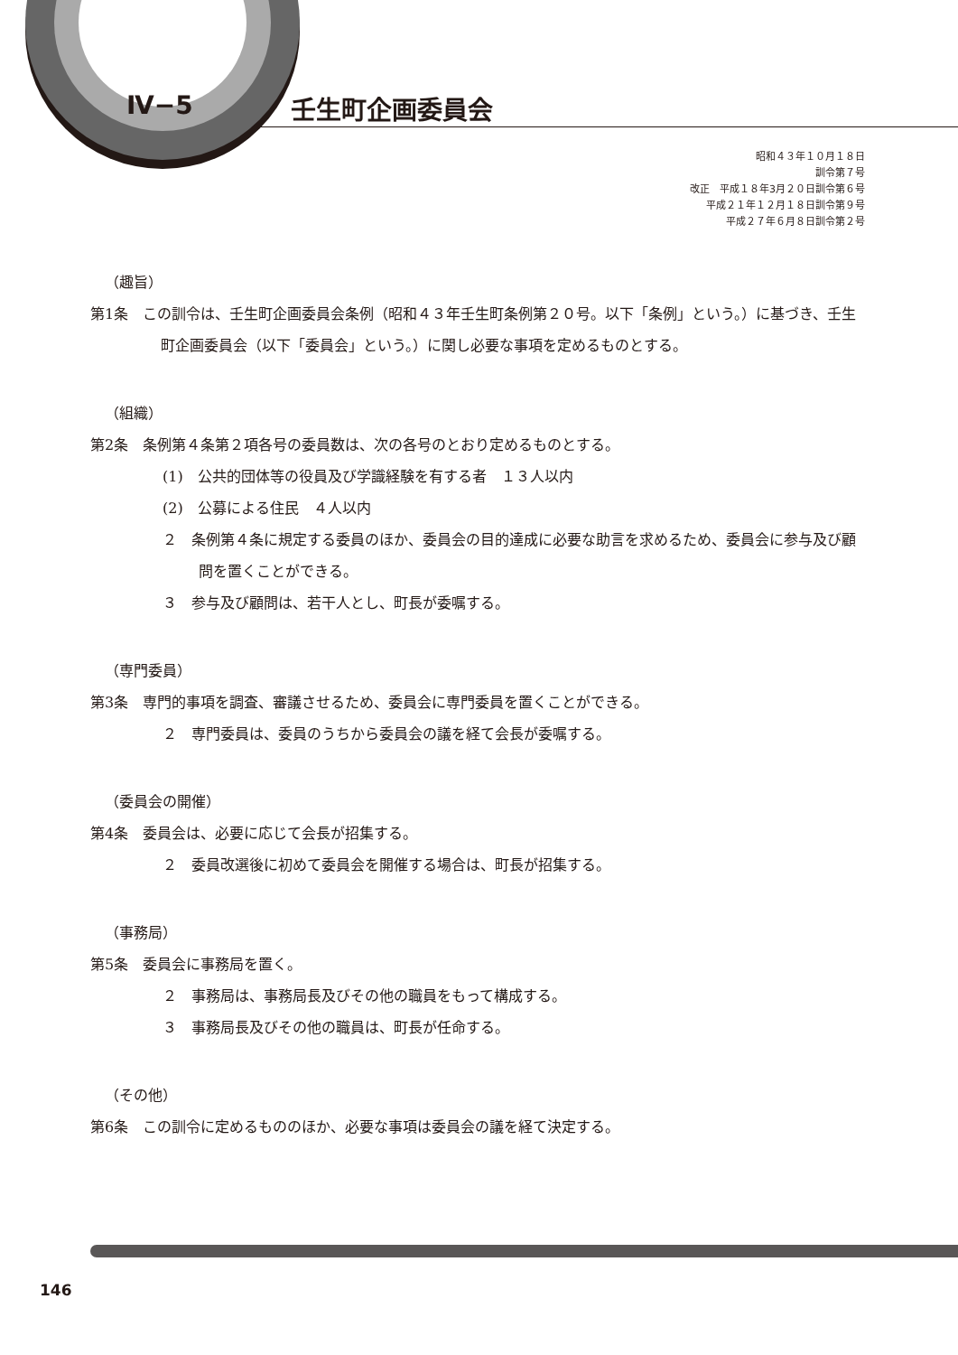Ⅳ−5 壬生町企画委員会
昭和４３年１０月１８日
訓令第７号
改正　平成１８年3月２０日訓令第６号
平成２１年１２月１８日訓令第９号
平成２７年６月８日訓令第２号
（趣旨）
第1条　この訓令は、壬生町企画委員会条例（昭和４３年壬生町条例第２０号。以下「条例」という。）に基づき、壬生町企画委員会（以下「委員会」という。）に関し必要な事項を定めるものとする。
（組織）
第2条　条例第４条第２項各号の委員数は、次の各号のとおり定めるものとする。
(1)　公共的団体等の役員及び学識経験を有する者　１３人以内
(2)　公募による住民　４人以内
２　条例第４条に規定する委員のほか、委員会の目的達成に必要な助言を求めるため、委員会に参与及び顧問を置くことができる。
３　参与及び顧問は、若干人とし、町長が委嘱する。
（専門委員）
第3条　専門的事項を調査、審議させるため、委員会に専門委員を置くことができる。
２　専門委員は、委員のうちから委員会の議を経て会長が委嘱する。
（委員会の開催）
第4条　委員会は、必要に応じて会長が招集する。
２　委員改選後に初めて委員会を開催する場合は、町長が招集する。
（事務局）
第5条　委員会に事務局を置く。
２　事務局は、事務局長及びその他の職員をもって構成する。
３　事務局長及びその他の職員は、町長が任命する。
（その他）
第6条　この訓令に定めるもののほか、必要な事項は委員会の議を経て決定する。
146